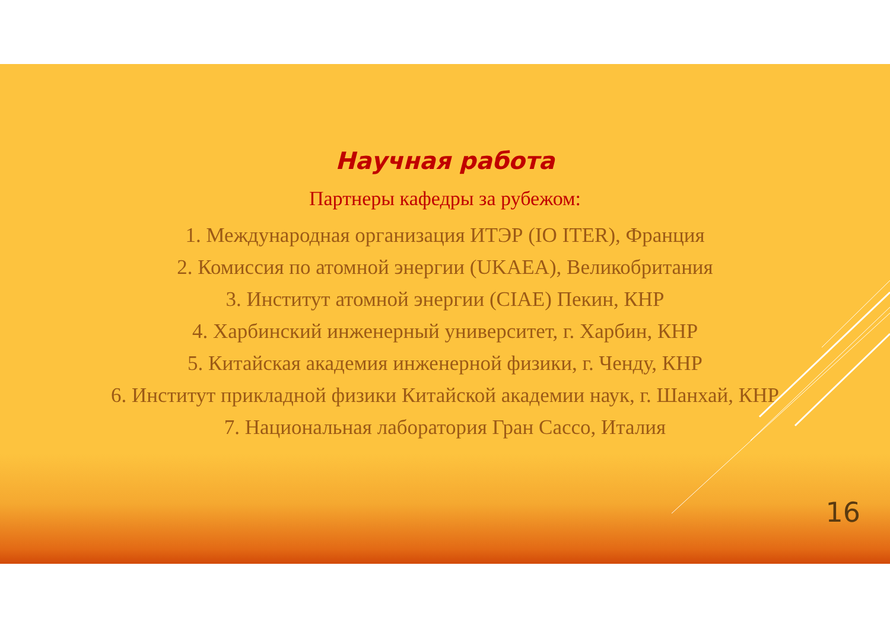Научная работа
Партнеры кафедры за рубежом:
1. Международная организация ИТЭР (IO ITER), Франция
2. Комиссия по атомной энергии (UKAEA), Великобритания
3. Институт атомной энергии (CIAE) Пекин, КНР
4. Харбинский инженерный университет, г. Харбин, КНР
5. Китайская академия инженерной физики, г. Ченду, КНР
6. Институт прикладной физики Китайской академии наук, г. Шанхай, КНР
7. Национальная лаборатория Гран Сассо, Италия
16